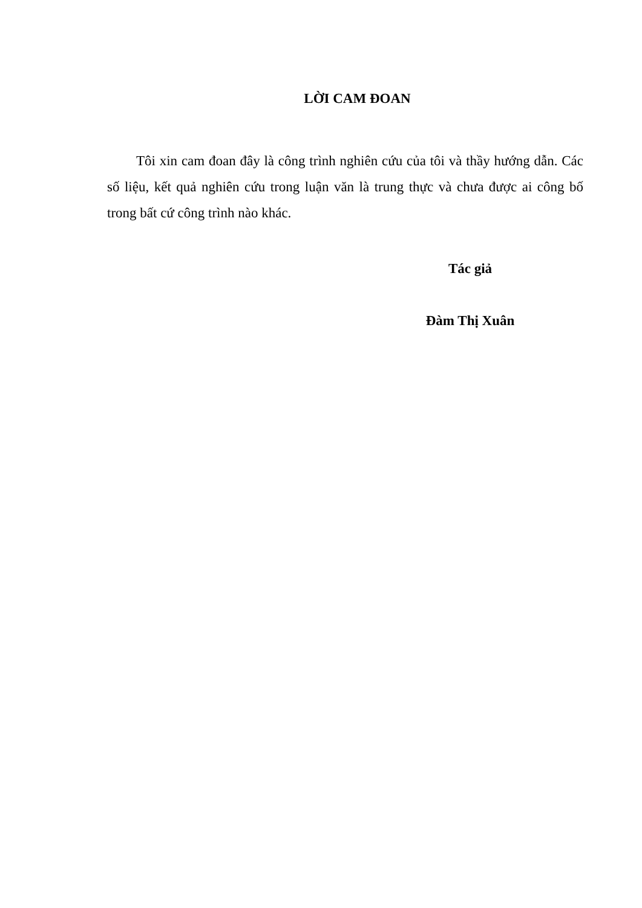LỜI CAM ĐOAN
Tôi xin cam đoan đây là công trình nghiên cứu của tôi và thầy hướng dẫn. Các số liệu, kết quả nghiên cứu trong luận văn là trung thực và chưa được ai công bố trong bất cứ công trình nào khác.
Tác giả
Đàm Thị Xuân